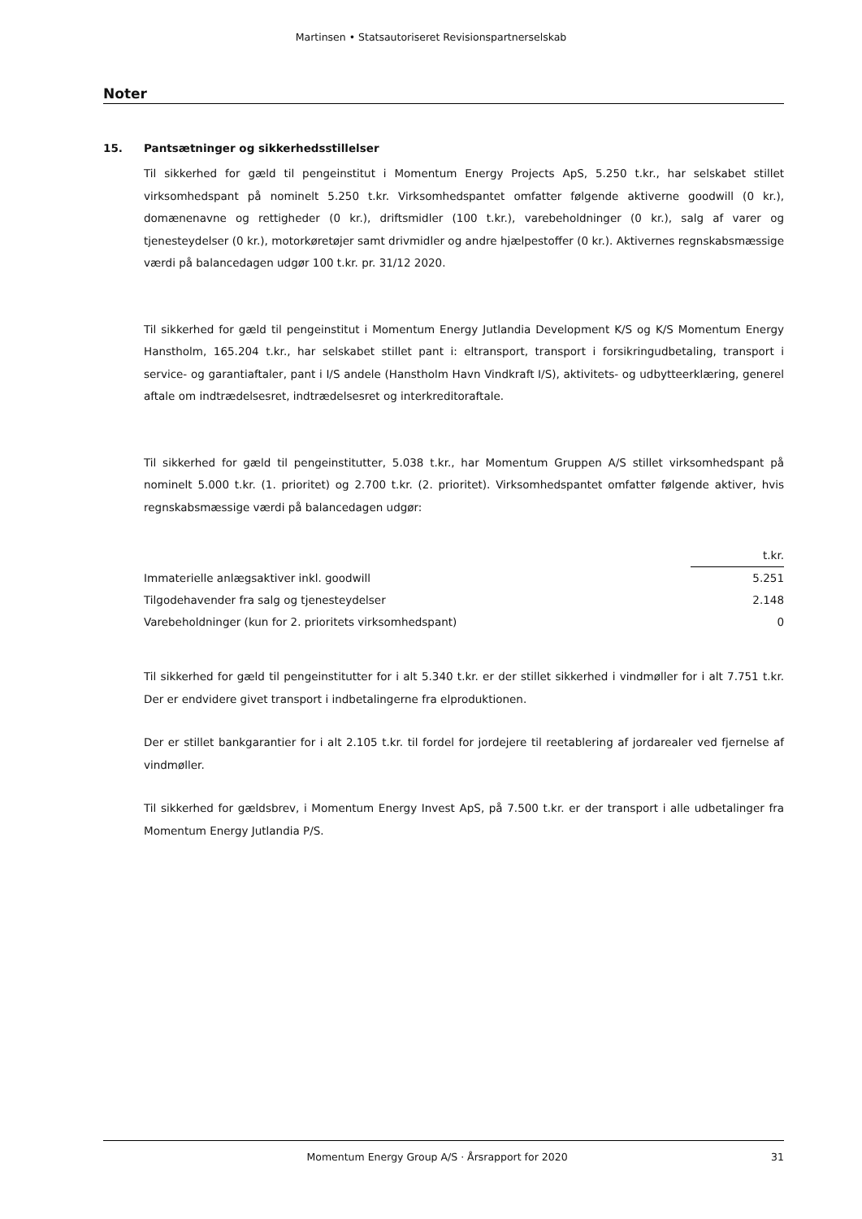Martinsen • Statsautoriseret Revisionspartnerselskab
Noter
15. Pantsætninger og sikkerhedsstillelser
Til sikkerhed for gæld til pengeinstitut i Momentum Energy Projects ApS, 5.250 t.kr., har selskabet stillet virksomhedspant på nominelt 5.250 t.kr. Virksomhedspantet omfatter følgende aktiverne goodwill (0 kr.), domænenavne og rettigheder (0 kr.), driftsmidler (100 t.kr.), varebeholdninger (0 kr.), salg af varer og tjenesteydelser (0 kr.), motorkøretøjer samt drivmidler og andre hjælpestoffer (0 kr.). Aktivernes regnskabsmæssige værdi på balancedagen udgør 100 t.kr. pr. 31/12 2020.
Til sikkerhed for gæld til pengeinstitut i Momentum Energy Jutlandia Development K/S og K/S Momentum Energy Hanstholm, 165.204 t.kr., har selskabet stillet pant i: eltransport, transport i forsikringudbetaling, transport i service- og garantiaftaler, pant i I/S andele (Hanstholm Havn Vindkraft I/S), aktivitets- og udbytteerklæring, generel aftale om indtrædelsesret, indtrædelsesret og interkreditoraftale.
Til sikkerhed for gæld til pengeinstitutter, 5.038 t.kr., har Momentum Gruppen A/S stillet virksomhedspant på nominelt 5.000 t.kr. (1. prioritet) og 2.700 t.kr. (2. prioritet). Virksomhedspantet omfatter følgende aktiver, hvis regnskabsmæssige værdi på balancedagen udgør:
| | t.kr. |
| --- | --- |
| Immaterielle anlægsaktiver inkl. goodwill | 5.251 |
| Tilgodehavender fra salg og tjenesteydelser | 2.148 |
| Varebeholdninger (kun for 2. prioritets virksomhedspant) | 0 |
Til sikkerhed for gæld til pengeinstitutter for i alt 5.340 t.kr. er der stillet sikkerhed i vindmøller for i alt 7.751 t.kr. Der er endvidere givet transport i indbetalingerne fra elproduktionen.
Der er stillet bankgarantier for i alt 2.105 t.kr. til fordel for jordejere til reetablering af jordarealer ved fjernelse af vindmøller.
Til sikkerhed for gældsbrev, i Momentum Energy Invest ApS, på 7.500 t.kr. er der transport i alle udbetalinger fra Momentum Energy Jutlandia P/S.
Momentum Energy Group A/S · Årsrapport for 2020 31